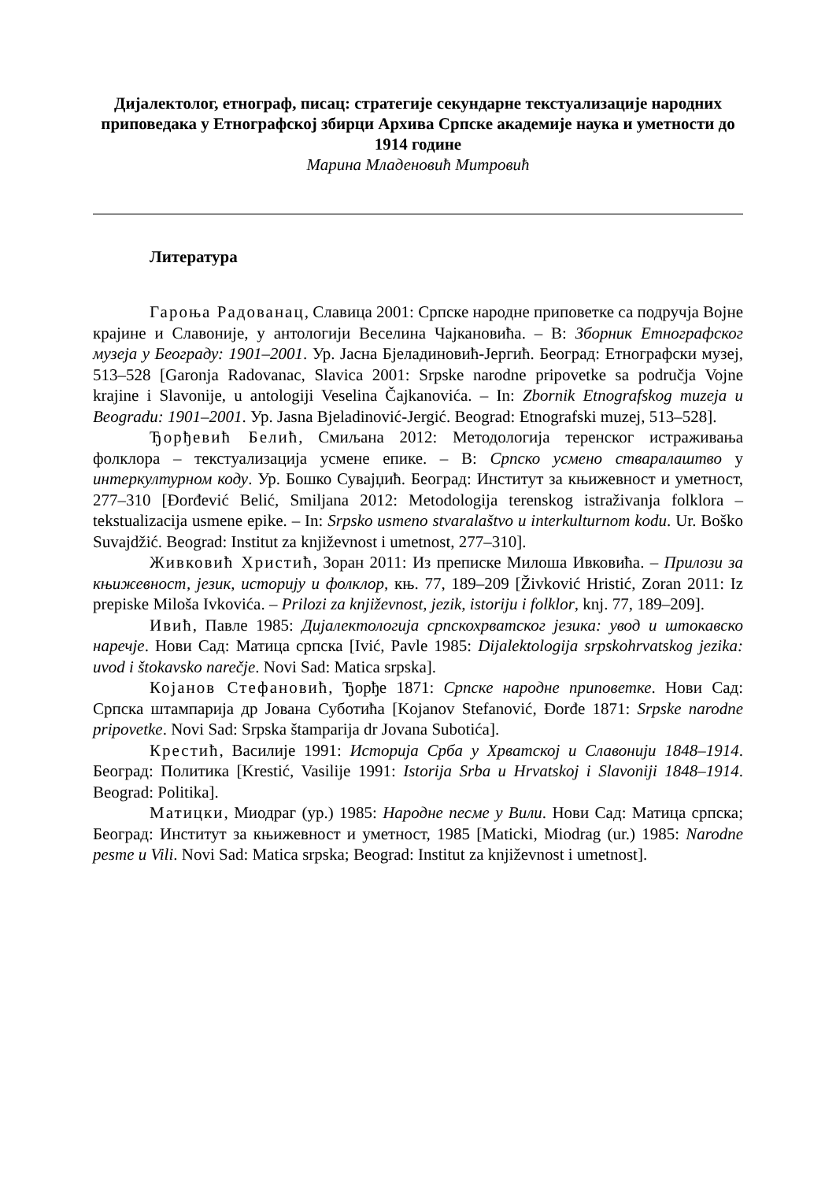Дијалектолог, етнограф, писац: стратегије секундарне текстуализације народних приповедака у Етнографској збирци Архива Српске академије наука и уметности до 1914 године
Марина Младеновић Митровић
Литература
Гароња Радованац, Славица 2001: Српске народне приповетке са подручја Војне крајине и Славоније, у антологији Веселина Чајкановића. – В: Зборник Етнографског музеја у Београду: 1901–2001. Ур. Јасна Бјеладиновић-Јергић. Београд: Етнографски музеј, 513–528 [Garonja Radovanac, Slavica 2001: Srpske narodne pripovetke sa područja Vojne krajine i Slavonije, u antologiji Veselina Čajkanovića. – In: Zbornik Etnografskog muzeja u Beogradu: 1901–2001. Ур. Jasna Bjeladinović-Jergić. Beograd: Etnografski muzej, 513–528].
Ђорђевић Белић, Смиљана 2012: Методологија теренског истраживања фолклора – текстуализација усмене епике. – В: Српско усмено стваралаштво у интеркултурном коду. Ур. Бошко Сувајџић. Београд: Институт за књижевност и уметност, 277–310 [Đorđević Belić, Smiljana 2012: Metodologija terenskog istraživanja folklora – tekstualizacija usmene epike. – In: Srpsko usmeno stvaralaštvo u interkulturnom kodu. Ur. Boško Suvajdžić. Beograd: Institut za književnost i umetnost, 277–310].
Живковић Христић, Зоран 2011: Из преписке Милоша Ивковића. – Прилози за књижевност, језик, историју и фолклор, књ. 77, 189–209 [Živković Hristić, Zoran 2011: Iz prepiske Miloša Ivkovića. – Prilozi za književnost, jezik, istoriju i folklor, knj. 77, 189–209].
Ивић, Павле 1985: Дијалектологија српскохрватског језика: увод и штокавско наречје. Нови Сад: Матица српска [Ivić, Pavle 1985: Dijalektologija srpskohrvatskog jezika: uvod i štokavsko narečje. Novi Sad: Matica srpska].
Којанов Стефановић, Ђорђе 1871: Српске народне приповетке. Нови Сад: Српска штампарија др Јована Суботића [Kojanov Stefanović, Đorđe 1871: Srpske narodne pripovetke. Novi Sad: Srpska štamparija dr Jovana Subotića].
Крестић, Василије 1991: Историја Срба у Хрватској и Славонији 1848–1914. Београд: Политика [Krestić, Vasilije 1991: Istorija Srba u Hrvatskoj i Slavoniji 1848–1914. Beograd: Politika].
Матицки, Миодраг (ур.) 1985: Народне песме у Вили. Нови Сад: Матица српска; Београд: Институт за књижевност и уметност, 1985 [Maticki, Miodrag (ur.) 1985: Narodne pesme u Vili. Novi Sad: Matica srpska; Beograd: Institut za književnost i umetnost].